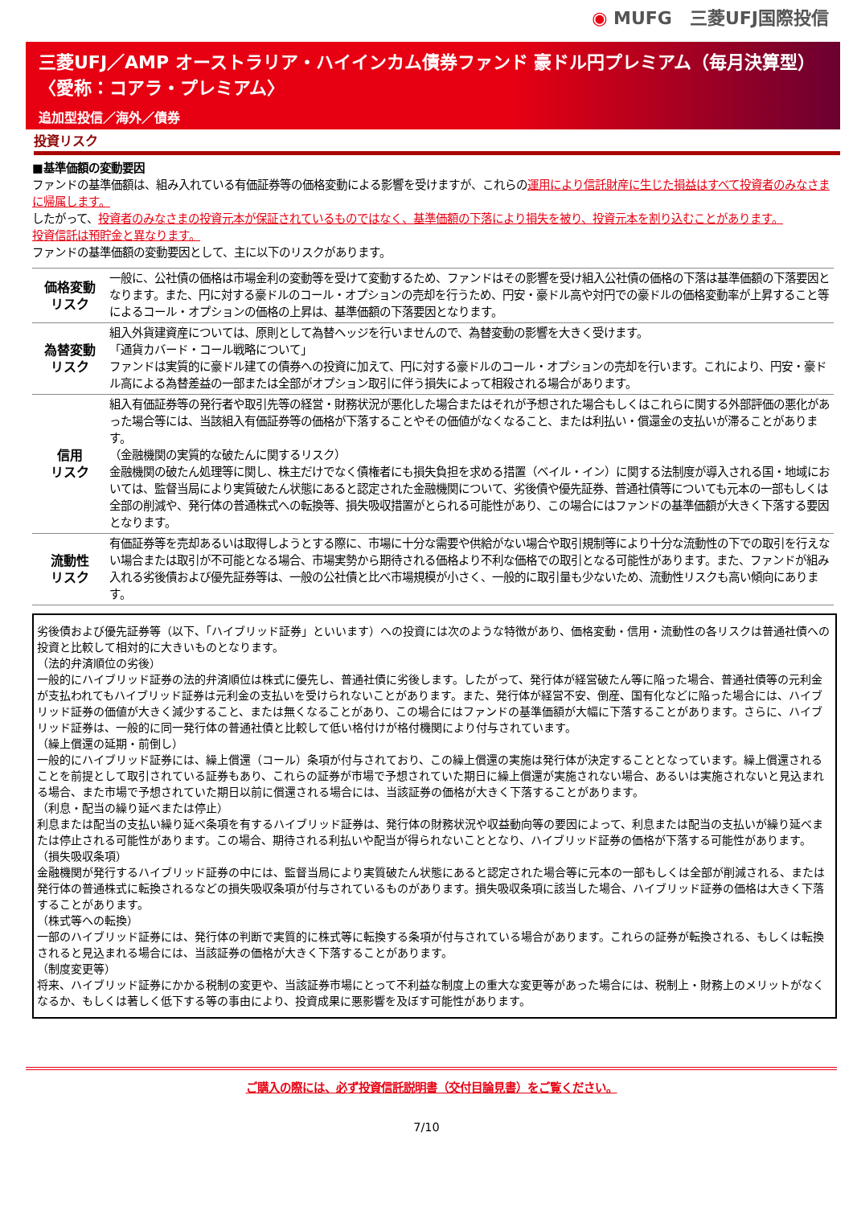◉ MUFG　三菱UFJ国際投信
三菱UFJ／AMP オーストラリア・ハイインカム債券ファンド 豪ドル円プレミアム（毎月決算型）
〈愛称：コアラ・プレミアム〉
追加型投信／海外／債券
投資リスク
■基準価額の変動要因
ファンドの基準価額は、組み入れている有価証券等の価格変動による影響を受けますが、これらの運用により信託財産に生じた損益はすべて投資者のみなさまに帰属します。
したがって、投資者のみなさまの投資元本が保証されているものではなく、基準価額の下落により損失を被り、投資元本を割り込むことがあります。
投資信託は預貯金と異なります。
ファンドの基準価額の変動要因として、主に以下のリスクがあります。
| 価格変動 リスク | 一般に、公社債の価格は市場金利の変動等を受けて変動するため、ファンドはその影響を受け組入公社債の価格の下落は基準価額の下落要因となります。また、円に対する豪ドルのコール・オプションの売却を行うため、円安・豪ドル高や対円での豪ドルの価格変動率が上昇すること等によるコール・オプションの価格の上昇は、基準価額の下落要因となります。 |
| 為替変動 リスク | 組入外貨建資産については、原則として為替ヘッジを行いませんので、為替変動の影響を大きく受けます。 「通貨カバード・コール戦略について」 ファンドは実質的に豪ドル建ての債券への投資に加えて、円に対する豪ドルのコール・オプションの売却を行います。これにより、円安・豪ドル高による為替差益の一部または全部がオプション取引に伴う損失によって相殺される場合があります。 |
| 信用 リスク | 組入有価証券等の発行者や取引先等の経営・財務状況が悪化した場合またはそれが予想された場合もしくはこれらに関する外部評価の悪化があった場合等には、当該組入有価証券等の価格が下落することやその価値がなくなること、または利払い・償還金の支払いが滞ることがあります。 （金融機関の実質的な破たんに関するリスク） 金融機関の破たん処理等に関し、株主だけでなく債権者にも損失負担を求める措置（ベイル・イン）に関する法制度が導入される国・地域においては、監督当局により実質破たん状態にあると認定された金融機関について、劣後債や優先証券、普通社債等についても元本の一部もしくは全部の削減や、発行体の普通株式への転換等、損失吸収措置がとられる可能性があり、この場合にはファンドの基準価額が大きく下落する要因となります。 |
| 流動性 リスク | 有価証券等を売却あるいは取得しようとする際に、市場に十分な需要や供給がない場合や取引規制等により十分な流動性の下での取引を行えない場合または取引が不可能となる場合、市場実勢から期待される価格より不利な価格での取引となる可能性があります。また、ファンドが組み入れる劣後債および優先証券等は、一般の公社債と比べ市場規模が小さく、一般的に取引量も少ないため、流動性リスクも高い傾向にあります。 |
劣後債および優先証券等（以下、「ハイブリッド証券」といいます）への投資には次のような特徴があり、価格変動・信用・流動性の各リスクは普通社債への投資と比較して相対的に大きいものとなります。
（法的弁済順位の劣後）
一般的にハイブリッド証券の法的弁済順位は株式に優先し、普通社債に劣後します。したがって、発行体が経営破たん等に陥った場合、普通社債等の元利金が支払われてもハイブリッド証券は元利金の支払いを受けられないことがあります。また、発行体が経営不安、倒産、国有化などに陥った場合には、ハイブリッド証券の価値が大きく減少すること、または無くなることがあり、この場合にはファンドの基準価額が大幅に下落することがあります。さらに、ハイブリッド証券は、一般的に同一発行体の普通社債と比較して低い格付けが格付機関により付与されています。
（繰上償還の延期・前倒し）
一般的にハイブリッド証券には、繰上償還（コール）条項が付与されており、この繰上償還の実施は発行体が決定することとなっています。繰上償還されることを前提として取引されている証券もあり、これらの証券が市場で予想されていた期日に繰上償還が実施されない場合、あるいは実施されないと見込まれる場合、また市場で予想されていた期日以前に償還される場合には、当該証券の価格が大きく下落することがあります。
（利息・配当の繰り延べまたは停止）
利息または配当の支払い繰り延べ条項を有するハイブリッド証券は、発行体の財務状況や収益動向等の要因によって、利息または配当の支払いが繰り延べまたは停止される可能性があります。この場合、期待される利払いや配当が得られないこととなり、ハイブリッド証券の価格が下落する可能性があります。
（損失吸収条項）
金融機関が発行するハイブリッド証券の中には、監督当局により実質破たん状態にあると認定された場合等に元本の一部もしくは全部が削減される、または発行体の普通株式に転換されるなどの損失吸収条項が付与されているものがあります。損失吸収条項に該当した場合、ハイブリッド証券の価格は大きく下落することがあります。
（株式等への転換）
一部のハイブリッド証券には、発行体の判断で実質的に株式等に転換する条項が付与されている場合があります。これらの証券が転換される、もしくは転換されると見込まれる場合には、当該証券の価格が大きく下落することがあります。
（制度変更等）
将来、ハイブリッド証券にかかる税制の変更や、当該証券市場にとって不利益な制度上の重大な変更等があった場合には、税制上・財務上のメリットがなくなるか、もしくは著しく低下する等の事由により、投資成果に悪影響を及ぼす可能性があります。
ご購入の際には、必ず投資信託説明書（交付目論見書）をご覧ください。
7/10